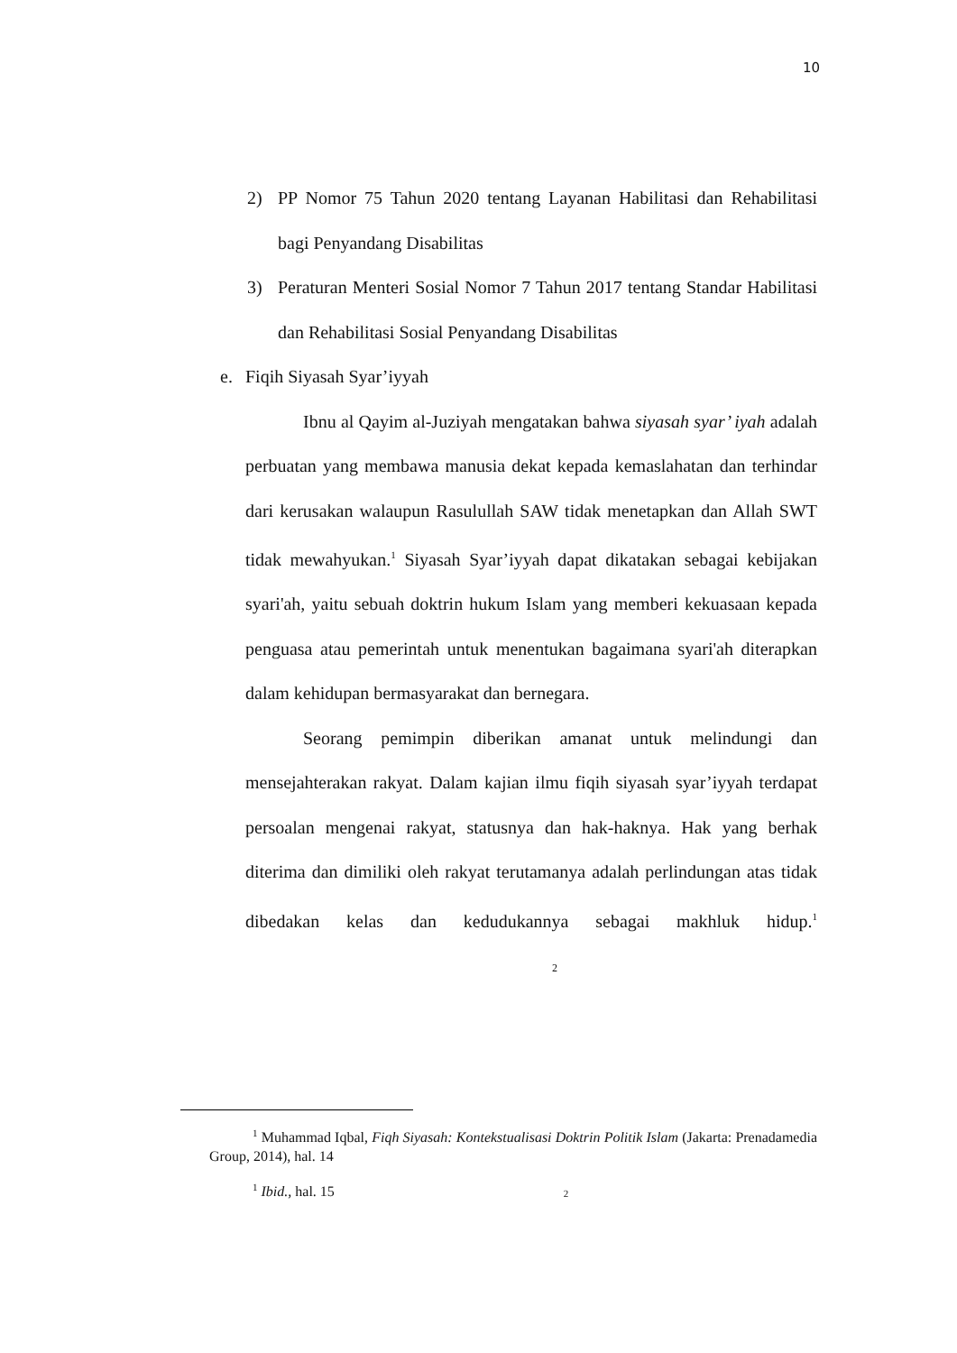10
2) PP Nomor 75 Tahun 2020 tentang Layanan Habilitasi dan Rehabilitasi bagi Penyandang Disabilitas
3) Peraturan Menteri Sosial Nomor 7 Tahun 2017 tentang Standar Habilitasi dan Rehabilitasi Sosial Penyandang Disabilitas
e. Fiqih Siyasah Syar’iyyah
Ibnu al Qayim al-Juziyah mengatakan bahwa siyasah syar’ iyah adalah perbuatan yang membawa manusia dekat kepada kemaslahatan dan terhindar dari kerusakan walaupun Rasulullah SAW tidak menetapkan dan Allah SWT tidak mewahyukan.<sup>1</sup> Siyasah Syar’iyyah dapat dikatakan sebagai kebijakan syari'ah, yaitu sebuah doktrin hukum Islam yang memberi kekuasaan kepada penguasa atau pemerintah untuk menentukan bagaimana syari'ah diterapkan dalam kehidupan bermasyarakat dan bernegara.
Seorang pemimpin diberikan amanat untuk melindungi dan mensejahterakan rakyat. Dalam kajian ilmu fiqih siyasah syar’iyyah terdapat persoalan mengenai rakyat, statusnya dan hak-haknya. Hak yang berhak diterima dan dimiliki oleh rakyat terutamanya adalah perlindungan atas tidak dibedakan kelas dan kedudukannya sebagai makhluk hidup.<sup>1</sup> 2
<sup>1</sup> Muhammad Iqbal, Fiqh Siyasah: Kontekstualisasi Doktrin Politik Islam (Jakarta: Prenadamedia Group, 2014), hal. 14
<sup>1</sup> Ibid., hal. 15 2